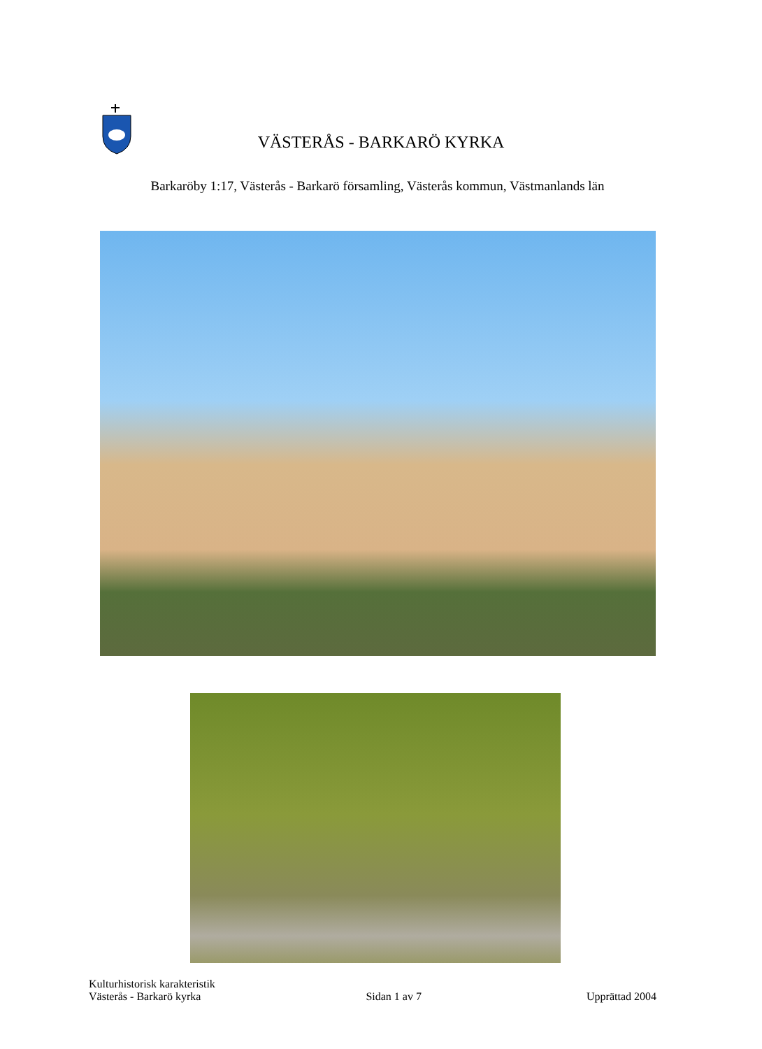VÄSTERÅS - BARKARÖ KYRKA
Barkaröby 1:17, Västerås - Barkarö församling, Västerås kommun, Västmanlands län
Kulturhistorisk karakteristik
Västerås - Barkarö kyrka Sidan 1 av 7 Upprättad 2004